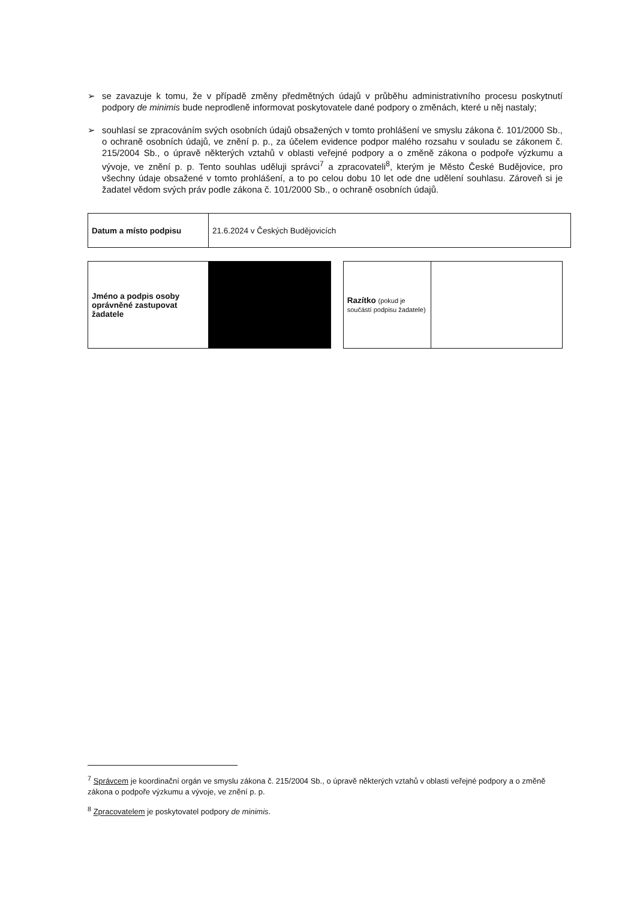➢ se zavazuje k tomu, že v případě změny předmětných údajů v průběhu administrativního procesu poskytnutí podpory de minimis bude neprodleně informovat poskytovatele dané podpory o změnách, které u něj nastaly;
➢ souhlasí se zpracováním svých osobních údajů obsažených v tomto prohlášení ve smyslu zákona č. 101/2000 Sb., o ochraně osobních údajů, ve znění p. p., za účelem evidence podpor malého rozsahu v souladu se zákonem č. 215/2004 Sb., o úpravě některých vztahů v oblasti veřejné podpory a o změně zákona o podpoře výzkumu a vývoje, ve znění p. p. Tento souhlas uděluji správci<sup>7</sup> a zpracovateli<sup>8</sup>, kterým je Město České Budějovice, pro všechny údaje obsažené v tomto prohlášení, a to po celou dobu 10 let ode dne udělení souhlasu. Zároveň si je žadatel vědom svých práv podle zákona č. 101/2000 Sb., o ochraně osobních údajů.
| Datum a místo podpisu | 21.6.2024 v Českých Budějovicích |
| Jméno a podpis osoby oprávněné zastupovat žadatele | |
| Razítko (pokud je součástí podpisu žadatele) | |
<sup>7</sup> Správcem je koordinační orgán ve smyslu zákona č. 215/2004 Sb., o úpravě některých vztahů v oblasti veřejné podpory a o změně zákona o podpoře výzkumu a vývoje, ve znění p. p.
<sup>8</sup> Zpracovatelem je poskytovatel podpory de minimis.